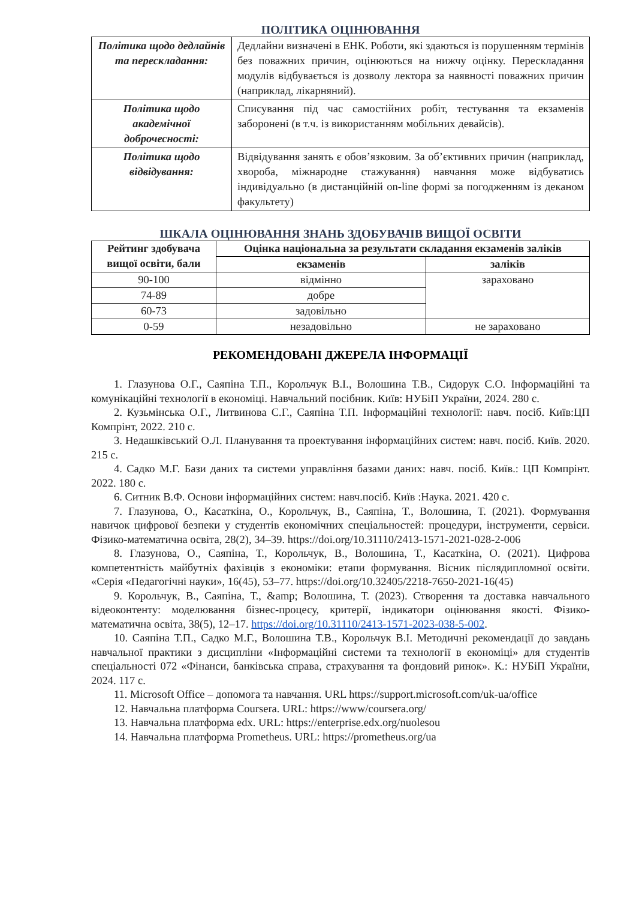ПОЛІТИКА ОЦІНЮВАННЯ
| Політика щодо дедлайнів та перескладання: | Дедлайни визначені в ЕНК. Роботи, які здаються із порушенням термінів без поважних причин, оцінюються на нижчу оцінку. Перескладання модулів відбувається із дозволу лектора за наявності поважних причин (наприклад, лікарняний). |
| Політика щодо академічної доброчесності: | Списування під час самостійних робіт, тестування та екзаменів заборонені (в т.ч. із використанням мобільних девайсів). |
| Політика щодо відвідування: | Відвідування занять є обов’язковим. За об’єктивних причин (наприклад, хвороба, міжнародне стажування) навчання може відбуватись індивідуально (в дистанційній on-line формі за погодженням із деканом факультету) |
ШКАЛА ОЦІНЮВАННЯ ЗНАНЬ ЗДОБУВАЧІВ ВИЩОЇ ОСВІТИ
| Рейтинг здобувача вищої освіти, бали | Оцінка національна за результати складання екзаменів заліків | |
| --- | --- | --- |
| | екзаменів | заліків |
| 90-100 | відмінно | зараховано |
| 74-89 | добре | |
| 60-73 | задовільно | |
| 0-59 | незадовільно | не зараховано |
РЕКОМЕНДОВАНІ ДЖЕРЕЛА ІНФОРМАЦІЇ
1. Глазунова О.Г., Саяпіна Т.П., Корольчук В.І., Волошина Т.В., Сидорук С.О. Інформаційні та комунікаційні технології в економіці. Навчальний посібник. Київ: НУБіП України, 2024. 280 с.
2. Кузьмінська О.Г., Литвинова С.Г., Саяпіна Т.П. Інформаційні технології: навч. посіб. Київ:ЦП Компрінт, 2022. 210 с.
3. Недашківський О.Л. Планування та проектування інформаційних систем: навч. посіб. Київ. 2020. 215 с.
4. Садко М.Г. Бази даних та системи управління базами даних: навч. посіб. Київ.: ЦП Компрінт. 2022. 180 с.
6. Ситник В.Ф. Основи інформаційних систем: навч.посіб. Київ :Наука. 2021. 420 с.
7. Глазунова, О., Касаткіна, О., Корольчук, В., Саяпіна, Т., Волошина, Т. (2021). Формування навичок цифрової безпеки у студентів економічних спеціальностей: процедури, інструменти, сервіси. Фізико-математична освіта, 28(2), 34–39. https://doi.org/10.31110/2413-1571-2021-028-2-006
8. Глазунова, О., Саяпіна, Т., Корольчук, В., Волошина, Т., Касаткіна, О. (2021). Цифрова компетентність майбутніх фахівців з економіки: етапи формування. Вісник післядипломної освіти. «Серія «Педагогічні науки», 16(45), 53–77. https://doi.org/10.32405/2218-7650-2021-16(45)
9. Корольчук, В., Саяпіна, Т., &amp; Волошина, Т. (2023). Створення та доставка навчального відеоконтенту: моделювання бізнес-процесу, критерії, індикатори оцінювання якості. Фізико-математична освіта, 38(5), 12–17. https://doi.org/10.31110/2413-1571-2023-038-5-002.
10. Саяпіна Т.П., Садко М.Г., Волошина Т.В., Корольчук В.І. Методичні рекомендації до завдань навчальної практики з дисципліни «Інформаційні системи та технології в економіці» для студентів спеціальності 072 «Фінанси, банківська справа, страхування та фондовий ринок». К.: НУБіП України, 2024. 117 с.
11. Microsoft Office – допомога та навчання. URL https://support.microsoft.com/uk-ua/office
12. Навчальна платформа Coursera. URL: https://www/coursera.org/
13. Навчальна платформа edx. URL: https://enterprise.edx.org/nuolesou
14. Навчальна платформа Prometheus. URL: https://prometheus.org/ua